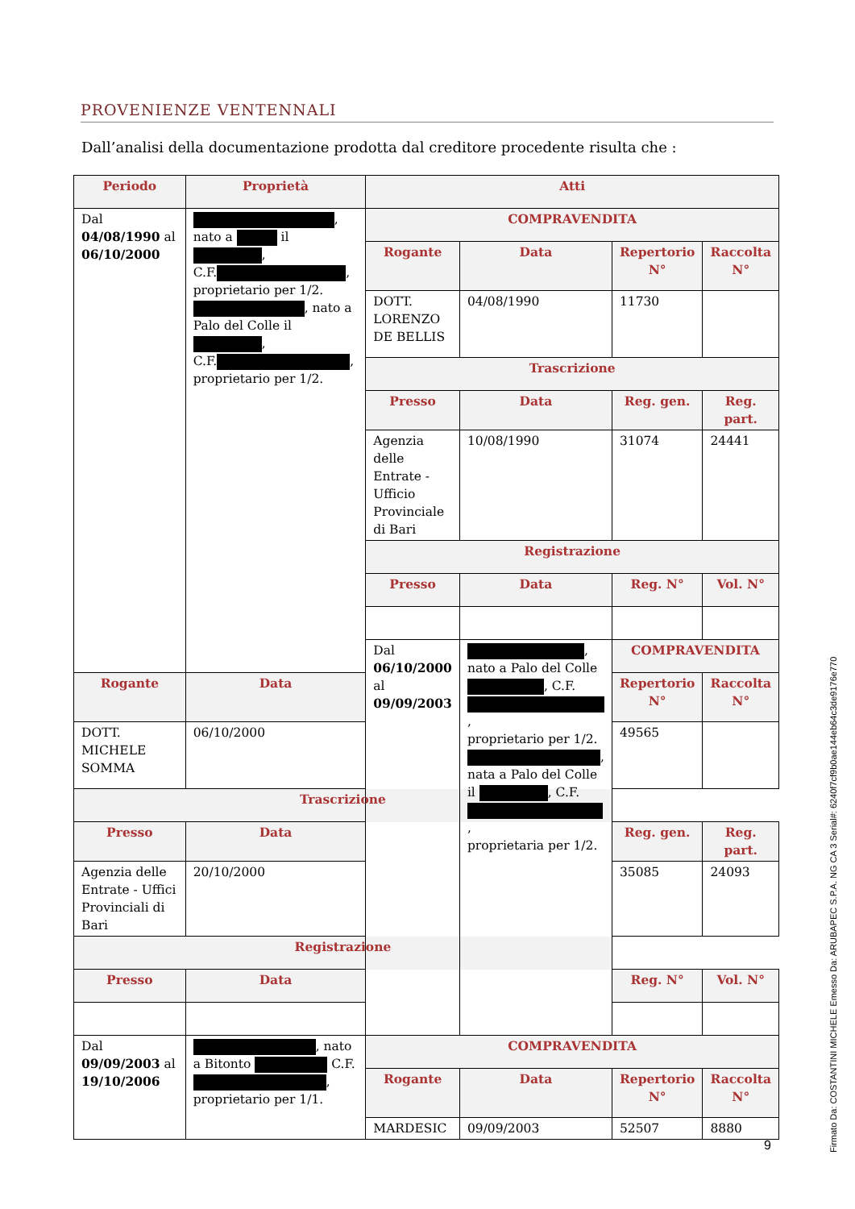PROVENIENZE VENTENNALI
Dall’analisi della documentazione prodotta dal creditore procedente risulta che :
| Periodo | Proprietà | Atti | | | |
| --- | --- | --- | --- | --- | --- |
| Dal 04/08/1990 al 06/10/2000 | , nato a il , C.F. , proprietario per 1/2. , nato a Palo del Colle il , C.F. , proprietario per 1/2. | COMPRAVENDITA | | | |
| | | Rogante | Data | Repertorio N° | Raccolta N° |
| | | DOTT. LORENZO DE BELLIS | 04/08/1990 | 11730 | |
| | | Trascrizione | | | |
| | | Presso | Data | Reg. gen. | Reg. part. |
| | | Agenzia delle Entrate - Ufficio Provinciale di Bari | 10/08/1990 | 31074 | 24441 |
| | | Registrazione | | | |
| | | Presso | Data | Reg. N° | Vol. N° |
| | | Dal 06/10/2000 al 09/09/2003 | , nato a Palo del Colle , C.F. , proprietario per 1/2. , nata a Palo del Colle il , C.F. , proprietaria per 1/2. | COMPRAVENDITA | |
| Rogante | Data | | | Repertorio N° | Raccolta N° |
| DOTT. MICHELE SOMMA | 06/10/2000 | | | 49565 | |
| Trascrizione | | | | | |
| Presso | Data | | | Reg. gen. | Reg. part. |
| Agenzia delle Entrate - Uffici Provinciali di Bari | 20/10/2000 | | | 35085 | 24093 |
| Registrazione | | | | | |
| Presso | Data | | | Reg. N° | Vol. N° |
| Dal 09/09/2003 al 19/10/2006 | , nato a Bitonto C.F. , proprietario per 1/1. | COMPRAVENDITA | | | |
| | | Rogante | Data | Repertorio N° | Raccolta N° |
| | | MARDESIC | 09/09/2003 | 52507 | 8880 |
9
Firmato Da: COSTANTINI MICHELE Emesso Da: ARUBAPEC S.P.A. NG CA 3 Serial#: 6240f7cf9b0ae144eb64c3de9176e770